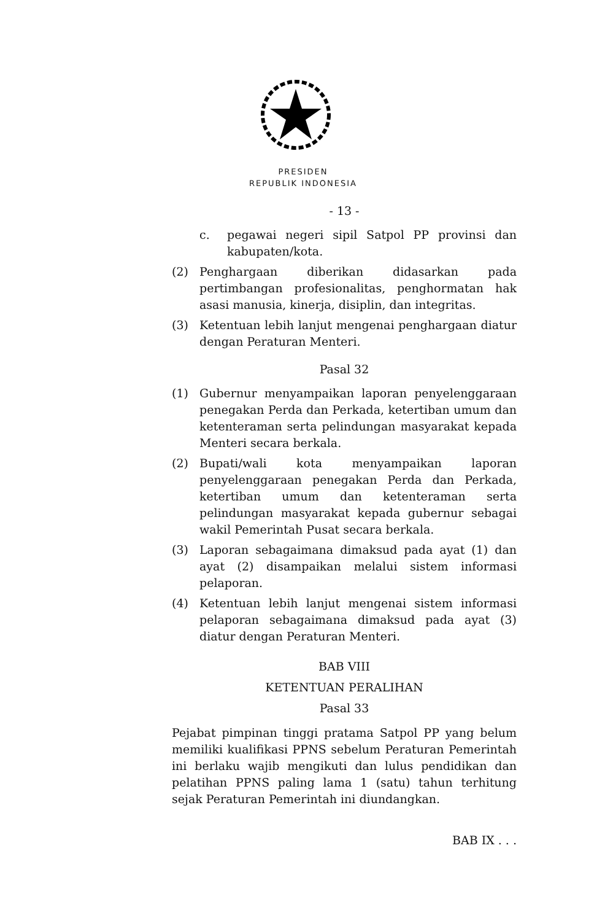PRESIDEN
REPUBLIK INDONESIA
- 13 -
c. pegawai negeri sipil Satpol PP provinsi dan kabupaten/kota.
(2) Penghargaan diberikan didasarkan pada pertimbangan profesionalitas, penghormatan hak asasi manusia, kinerja, disiplin, dan integritas.
(3) Ketentuan lebih lanjut mengenai penghargaan diatur dengan Peraturan Menteri.
Pasal 32
(1) Gubernur menyampaikan laporan penyelenggaraan penegakan Perda dan Perkada, ketertiban umum dan ketenteraman serta pelindungan masyarakat kepada Menteri secara berkala.
(2) Bupati/wali kota menyampaikan laporan penyelenggaraan penegakan Perda dan Perkada, ketertiban umum dan ketenteraman serta pelindungan masyarakat kepada gubernur sebagai wakil Pemerintah Pusat secara berkala.
(3) Laporan sebagaimana dimaksud pada ayat (1) dan ayat (2) disampaikan melalui sistem informasi pelaporan.
(4) Ketentuan lebih lanjut mengenai sistem informasi pelaporan sebagaimana dimaksud pada ayat (3) diatur dengan Peraturan Menteri.
BAB VIII
KETENTUAN PERALIHAN
Pasal 33
Pejabat pimpinan tinggi pratama Satpol PP yang belum memiliki kualifikasi PPNS sebelum Peraturan Pemerintah ini berlaku wajib mengikuti dan lulus pendidikan dan pelatihan PPNS paling lama 1 (satu) tahun terhitung sejak Peraturan Pemerintah ini diundangkan.
BAB IX . . .